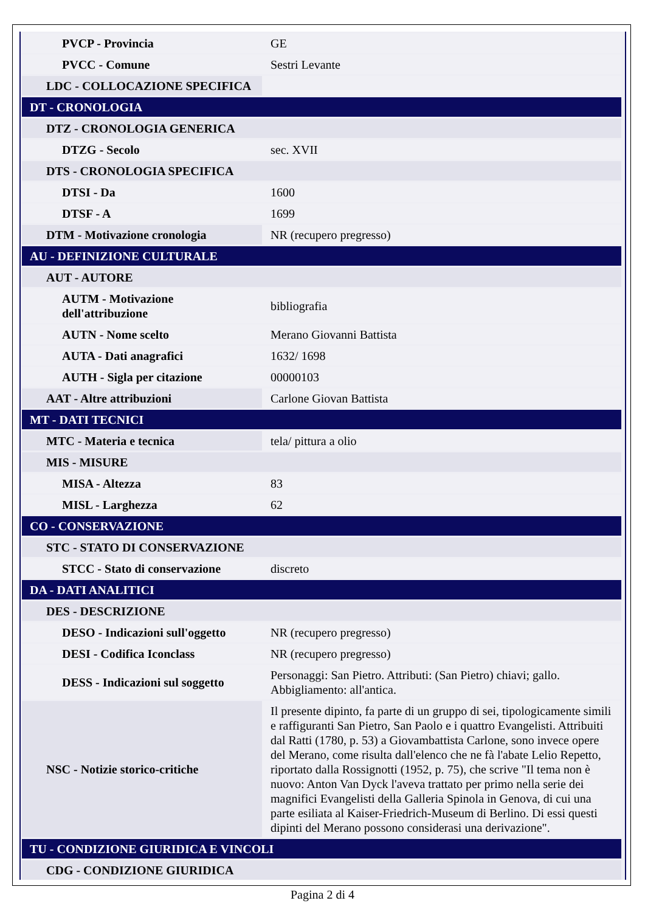| PVCP - Provincia | GE |
| PVCC - Comune | Sestri Levante |
| LDC - COLLOCAZIONE SPECIFICA | |
| DT - CRONOLOGIA | |
| DTZ - CRONOLOGIA GENERICA | |
| DTZG - Secolo | sec. XVII |
| DTS - CRONOLOGIA SPECIFICA | |
| DTSI - Da | 1600 |
| DTSF - A | 1699 |
| DTM - Motivazione cronologia | NR (recupero pregresso) |
| AU - DEFINIZIONE CULTURALE | |
| AUT - AUTORE | |
| AUTM - Motivazione dell'attribuzione | bibliografia |
| AUTN - Nome scelto | Merano Giovanni Battista |
| AUTA - Dati anagrafici | 1632/ 1698 |
| AUTH - Sigla per citazione | 00000103 |
| AAT - Altre attribuzioni | Carlone Giovan Battista |
| MT - DATI TECNICI | |
| MTC - Materia e tecnica | tela/ pittura a olio |
| MIS - MISURE | |
| MISA - Altezza | 83 |
| MISL - Larghezza | 62 |
| CO - CONSERVAZIONE | |
| STC - STATO DI CONSERVAZIONE | |
| STCC - Stato di conservazione | discreto |
| DA - DATI ANALITICI | |
| DES - DESCRIZIONE | |
| DESO - Indicazioni sull'oggetto | NR (recupero pregresso) |
| DESI - Codifica Iconclass | NR (recupero pregresso) |
| DESS - Indicazioni sul soggetto | Personaggi: San Pietro. Attributi: (San Pietro) chiavi; gallo. Abbigliamento: all'antica. |
| NSC - Notizie storico-critiche | Il presente dipinto, fa parte di un gruppo di sei, tipologicamente simili e raffiguranti San Pietro, San Paolo e i quattro Evangelisti. Attribuiti dal Ratti (1780, p. 53) a Giovambattista Carlone, sono invece opere del Merano, come risulta dall'elenco che ne fà l'abate Lelio Repetto, riportato dalla Rossignotti (1952, p. 75), che scrive "Il tema non è nuovo: Anton Van Dyck l'aveva trattato per primo nella serie dei magnifici Evangelisti della Galleria Spinola in Genova, di cui una parte esiliata al Kaiser-Friedrich-Museum di Berlino. Di essi questi dipinti del Merano possono considerasi una derivazione". |
| TU - CONDIZIONE GIURIDICA E VINCOLI | |
| CDG - CONDIZIONE GIURIDICA | |
Pagina 2 di 4